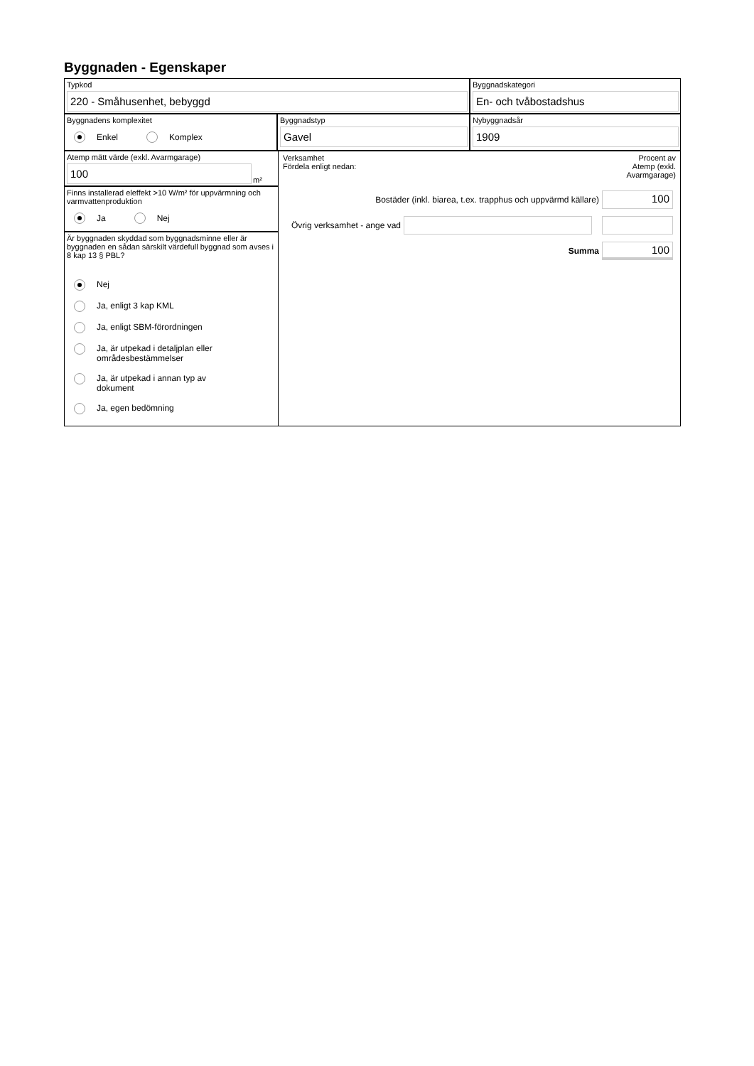Byggnaden - Egenskaper
Typkod
220 - Småhusenhet, bebyggd
Byggnadskategori
En- och tvåbostadshus
Byggnadens komplexitet
Enkel Komplex
Byggnadstyp
Gavel
Nybyggnadsår
1909
Atemp mätt värde (exkl. Avarmgarage)
100
m²
Finns installerad eleffekt >10 W/m² för uppvärmning och varmvattenproduktion
Ja Nej
Är byggnaden skyddad som byggnadsminne eller är byggnaden en sådan särskilt värdefull byggnad som avses i 8 kap 13 § PBL?
Nej
Ja, enligt 3 kap KML
Ja, enligt SBM-förordningen
Ja, är utpekad i detaljplan eller
områdesbestämmelser
Ja, är utpekad i annan typ av
dokument
Ja, egen bedömning
Verksamhet
Fördela enligt nedan:
Procent av
Atemp (exkl.
Avarmgarage)
Bostäder (inkl. biarea, t.ex. trapphus och uppvärmd källare)
100
Övrig verksamhet - ange vad
Summa
100